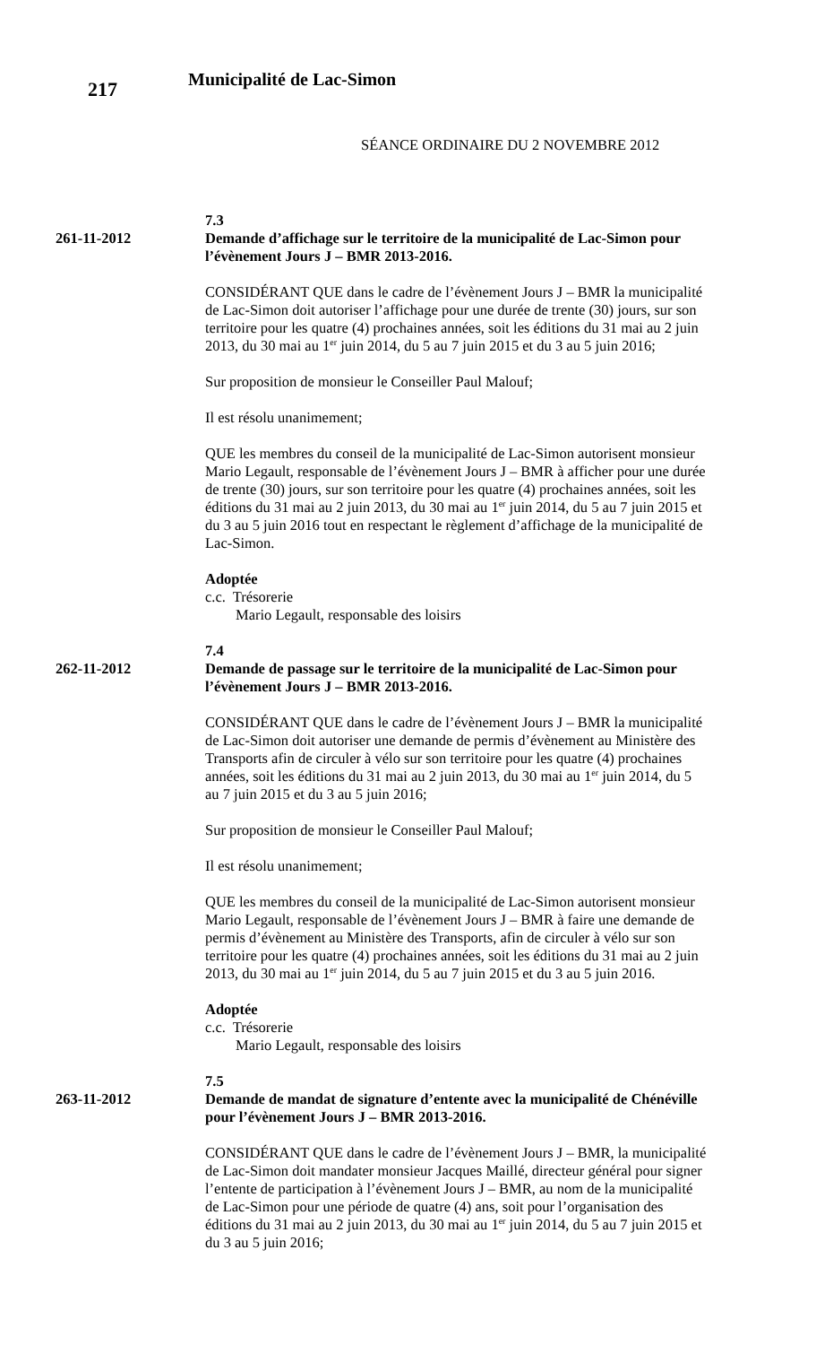217
Municipalité de Lac-Simon
SÉANCE ORDINAIRE DU 2 NOVEMBRE 2012
261-11-2012
7.3
Demande d’affichage sur le territoire de la municipalité de Lac-Simon pour l’évènement Jours J – BMR 2013-2016.
CONSIDÉRANT QUE dans le cadre de l’évènement Jours J – BMR la municipalité de Lac-Simon doit autoriser l’affichage pour une durée de trente (30) jours, sur son territoire pour les quatre (4) prochaines années, soit les éditions du 31 mai au 2 juin 2013, du 30 mai au 1<sup>er</sup> juin 2014, du 5 au 7 juin 2015 et du 3 au 5 juin 2016;
Sur proposition de monsieur le Conseiller Paul Malouf;
Il est résolu unanimement;
QUE les membres du conseil de la municipalité de Lac-Simon autorisent monsieur Mario Legault, responsable de l’évènement Jours J – BMR à afficher pour une durée de trente (30) jours, sur son territoire pour les quatre (4) prochaines années, soit les éditions du 31 mai au 2 juin 2013, du 30 mai au 1<sup>er</sup> juin 2014, du 5 au 7 juin 2015 et du 3 au 5 juin 2016 tout en respectant le règlement d’affichage de la municipalité de Lac-Simon.
Adoptée
c.c. Trésorerie
Mario Legault, responsable des loisirs
262-11-2012
7.4
Demande de passage sur le territoire de la municipalité de Lac-Simon pour l’évènement Jours J – BMR 2013-2016.
CONSIDÉRANT QUE dans le cadre de l’évènement Jours J – BMR la municipalité de Lac-Simon doit autoriser une demande de permis d’évènement au Ministère des Transports afin de circuler à vélo sur son territoire pour les quatre (4) prochaines années, soit les éditions du 31 mai au 2 juin 2013, du 30 mai au 1<sup>er</sup> juin 2014, du 5 au 7 juin 2015 et du 3 au 5 juin 2016;
Sur proposition de monsieur le Conseiller Paul Malouf;
Il est résolu unanimement;
QUE les membres du conseil de la municipalité de Lac-Simon autorisent monsieur Mario Legault, responsable de l’évènement Jours J – BMR à faire une demande de permis d’évènement au Ministère des Transports, afin de circuler à vélo sur son territoire pour les quatre (4) prochaines années, soit les éditions du 31 mai au 2 juin 2013, du 30 mai au 1<sup>er</sup> juin 2014, du 5 au 7 juin 2015 et du 3 au 5 juin 2016.
Adoptée
c.c. Trésorerie
Mario Legault, responsable des loisirs
263-11-2012
7.5
Demande de mandat de signature d’entente avec la municipalité de Chénéville pour l’évènement Jours J – BMR 2013-2016.
CONSIDÉRANT QUE dans le cadre de l’évènement Jours J – BMR, la municipalité de Lac-Simon doit mandater monsieur Jacques Maillé, directeur général pour signer l’entente de participation à l’évènement Jours J – BMR, au nom de la municipalité de Lac-Simon pour une période de quatre (4) ans, soit pour l’organisation des éditions du 31 mai au 2 juin 2013, du 30 mai au 1<sup>er</sup> juin 2014, du 5 au 7 juin 2015 et du 3 au 5 juin 2016;